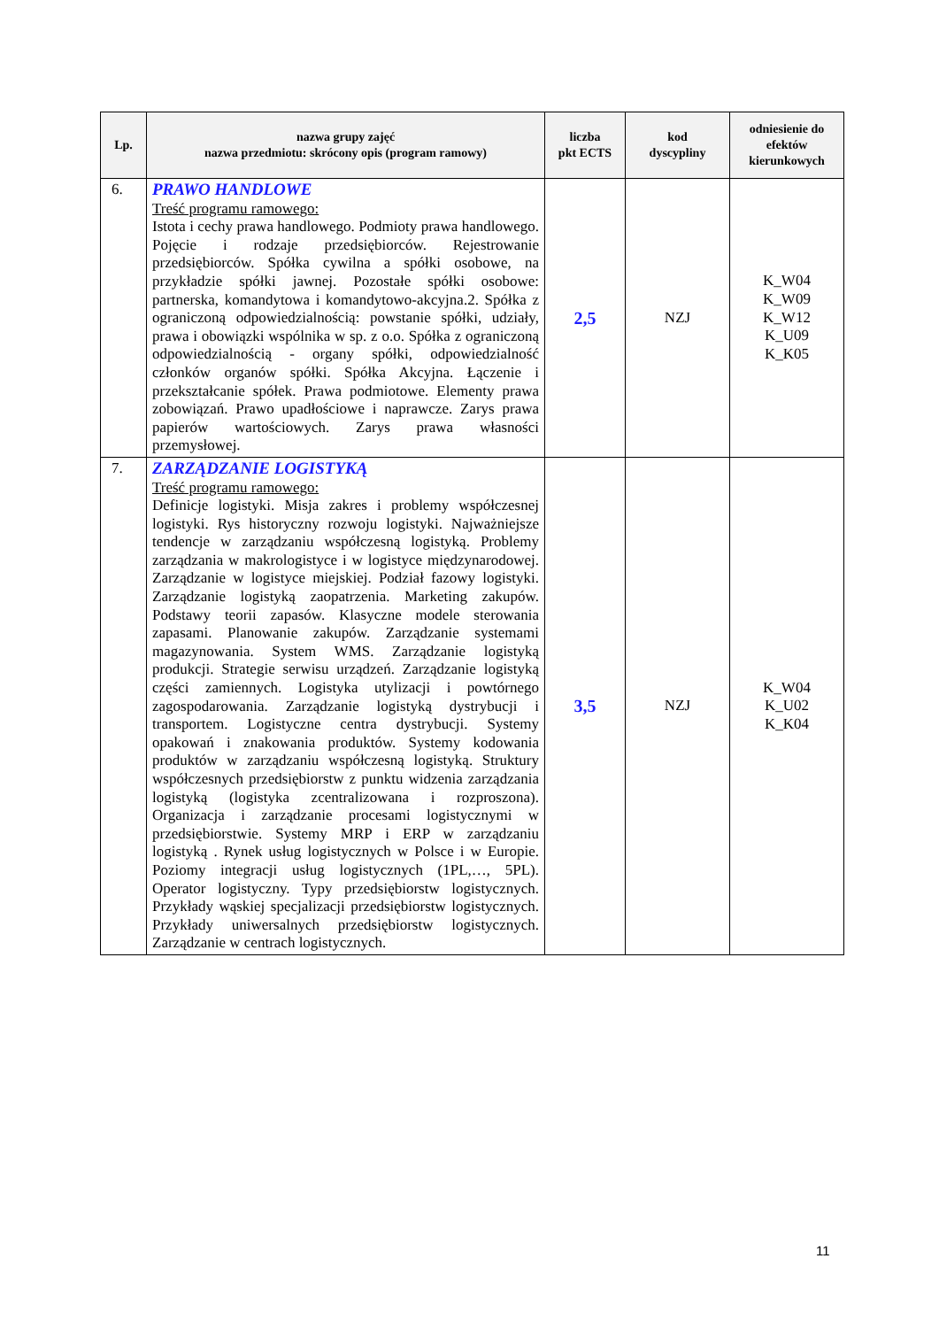| Lp. | nazwa grupy zajęć nazwa przedmiotu: skrócony opis (program ramowy) | liczba pkt ECTS | kod dyscypliny | odniesienie do efektów kierunkowych |
| --- | --- | --- | --- | --- |
| 6. | PRAWO HANDLOWE Treść programu ramowego: Istota i cechy prawa handlowego. Podmioty prawa handlowego. Pojęcie i rodzaje przedsiębiorców. Rejestrowanie przedsiębiorców. Spółka cywilna a spółki osobowe, na przykładzie spółki jawnej. Pozostałe spółki osobowe: partnerska, komandytowa i komandytowo-akcyjna.2. Spółka z ograniczoną odpowiedzialnością: powstanie spółki, udziały, prawa i obowiązki wspólnika w sp. z o.o. Spółka z ograniczoną odpowiedzialnością - organy spółki, odpowiedzialność członków organów spółki. Spółka Akcyjna. Łączenie i przekształcanie spółek. Prawa podmiotowe. Elementy prawa zobowiązań. Prawo upadłościowe i naprawcze. Zarys prawa papierów wartościowych. Zarys prawa własności przemysłowej. | 2,5 | NZJ | K_W04 K_W09 K_W12 K_U09 K_K05 |
| 7. | ZARZĄDZANIE LOGISTYKĄ Treść programu ramowego: Definicje logistyki. Misja zakres i problemy współczesnej logistyki. Rys historyczny rozwoju logistyki. Najważniejsze tendencje w zarządzaniu współczesną logistyką. Problemy zarządzania w makrologistyce i w logistyce międzynarodowej. Zarządzanie w logistyce miejskiej. Podział fazowy logistyki. Zarządzanie logistyką zaopatrzenia. Marketing zakupów. Podstawy teorii zapasów. Klasyczne modele sterowania zapasami. Planowanie zakupów. Zarządzanie systemami magazynowania. System WMS. Zarządzanie logistyką produkcji. Strategie serwisu urządzeń. Zarządzanie logistyką części zamiennych. Logistyka utylizacji i powtórnego zagospodarowania. Zarządzanie logistyką dystrybucji i transportem. Logistyczne centra dystrybucji. Systemy opakowań i znakowania produktów. Systemy kodowania produktów w zarządzaniu współczesną logistyką. Struktury współczesnych przedsiębiorstw z punktu widzenia zarządzania logistyką (logistyka zcentralizowana i rozproszona). Organizacja i zarządzanie procesami logistycznymi w przedsiębiorstwie. Systemy MRP i ERP w zarządzaniu logistyką . Rynek usług logistycznych w Polsce i w Europie. Poziomy integracji usług logistycznych (1PL,…, 5PL). Operator logistyczny. Typy przedsiębiorstw logistycznych. Przykłady wąskiej specjalizacji przedsiębiorstw logistycznych. Przykłady uniwersalnych przedsiębiorstw logistycznych. Zarządzanie w centrach logistycznych. | 3,5 | NZJ | K_W04 K_U02 K_K04 |
11